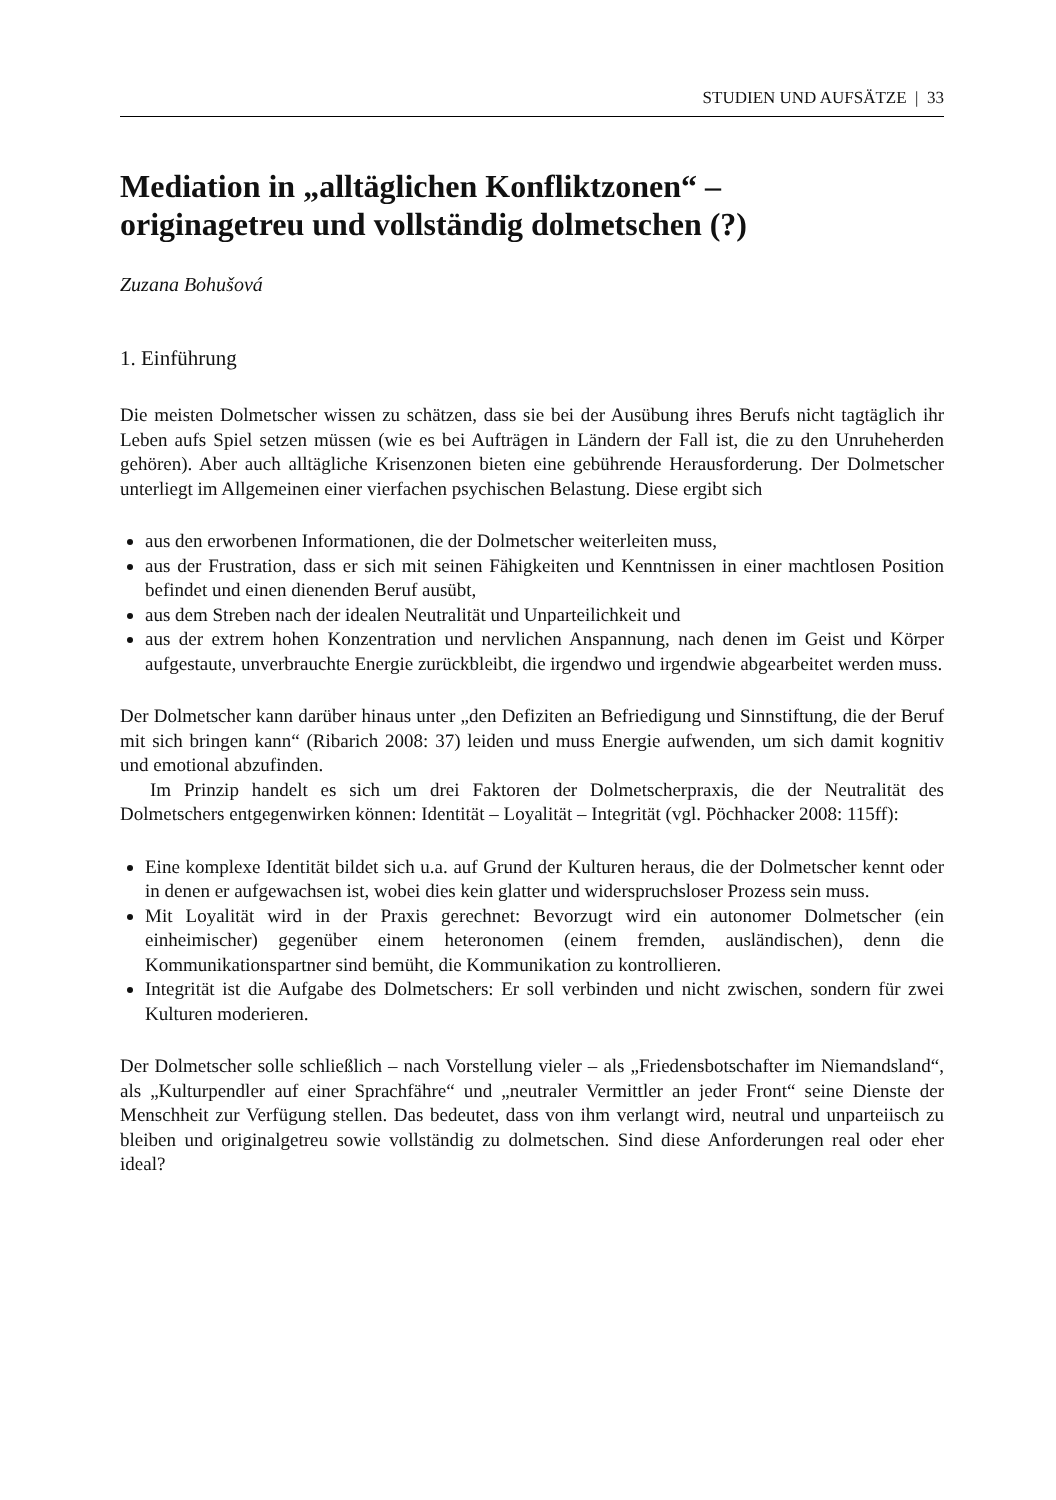STUDIEN UND AUFSÄTZE | 33
Mediation in „alltäglichen Konfliktzonen“ –
originagetreu und vollständig dolmetschen (?)
Zuzana Bohušová
1. Einführung
Die meisten Dolmetscher wissen zu schätzen, dass sie bei der Ausübung ihres Berufs nicht tag­täglich ihr Leben aufs Spiel setzen müssen (wie es bei Aufträgen in Ländern der Fall ist, die zu den Unruheherden gehören). Aber auch alltägliche Krisenzonen bieten eine gebührende Heraus­forderung. Der Dolmetscher unterliegt im Allgemeinen einer vierfachen psychischen Belastung. Diese ergibt sich
aus den erworbenen Informationen, die der Dolmetscher weiterleiten muss,
aus der Frustration, dass er sich mit seinen Fähigkeiten und Kenntnissen in einer machtlosen Position befindet und einen dienenden Beruf ausübt,
aus dem Streben nach der idealen Neutralität und Unparteilichkeit und
aus der extrem hohen Konzentration und nervlichen Anspannung, nach denen im Geist und Körper aufgestaute, unverbrauchte Energie zurückbleibt, die irgendwo und irgendwie ab­gearbeitet werden muss.
Der Dolmetscher kann darüber hinaus unter „den Defiziten an Befriedigung und Sinnstiftung, die der Beruf mit sich bringen kann“ (Ribarich 2008: 37) leiden und muss Energie aufwenden, um sich damit kognitiv und emotional abzufinden.
Im Prinzip handelt es sich um drei Faktoren der Dolmetscherpraxis, die der Neutralität des Dolmetschers entgegenwirken können: Identität – Loyalität – Integrität (vgl. Pöchhacker 2008: 115ff):
Eine komplexe Identität bildet sich u.a. auf Grund der Kulturen heraus, die der Dolmetscher kennt oder in denen er aufgewachsen ist, wobei dies kein glatter und widerspruchsloser Prozess sein muss.
Mit Loyalität wird in der Praxis gerechnet: Bevorzugt wird ein autonomer Dolmetscher (ein einheimischer) gegenüber einem heteronomen (einem fremden, ausländischen), denn die Kommunikationspartner sind bemüht, die Kommunikation zu kontrollieren.
Integrität ist die Aufgabe des Dolmetschers: Er soll verbinden und nicht zwischen, sondern für zwei Kulturen moderieren.
Der Dolmetscher solle schließlich – nach Vorstellung vieler – als „Friedensbotschafter im Niemandsland“, als „Kulturpendler auf einer Sprachfähre“ und „neutraler Vermittler an jeder Front“ seine Dienste der Menschheit zur Verfügung stellen. Das bedeutet, dass von ihm ver­langt wird, neutral und unparteiisch zu bleiben und originalgetreu sowie vollständig zu dolmetschen. Sind diese Anforderungen real oder eher ideal?